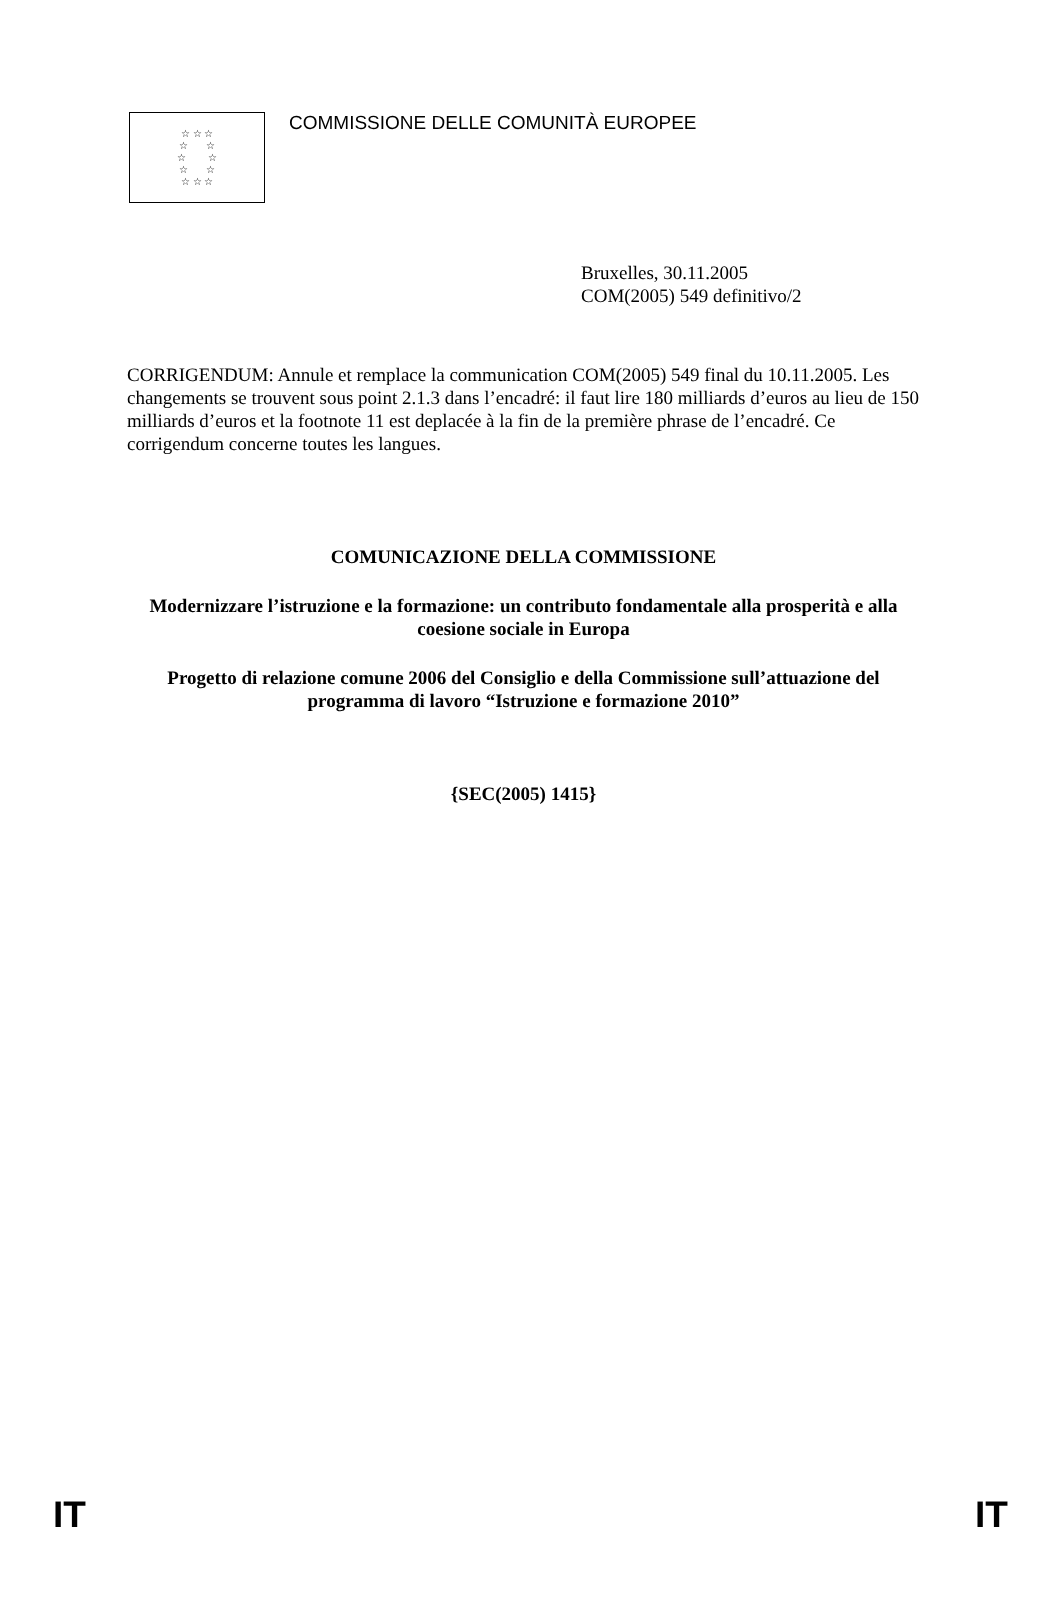☆ ☆ ☆
☆ ☆
☆ ☆
☆ ☆
☆ ☆ ☆
COMMISSIONE DELLE COMUNITÀ EUROPEE
Bruxelles, 30.11.2005
COM(2005) 549 definitivo/2
CORRIGENDUM: Annule et remplace la communication COM(2005) 549 final du 10.11.2005. Les changements se trouvent sous point 2.1.3 dans l’encadré: il faut lire 180 milliards d’euros au lieu de 150 milliards d’euros et la footnote 11 est deplacée à la fin de la première phrase de l’encadré. Ce corrigendum concerne toutes les langues.
COMUNICAZIONE DELLA COMMISSIONE
Modernizzare l’istruzione e la formazione: un contributo fondamentale alla prosperità e alla coesione sociale in Europa
Progetto di relazione comune 2006 del Consiglio e della Commissione sull’attuazione del programma di lavoro “Istruzione e formazione 2010”
{SEC(2005) 1415}
IT IT